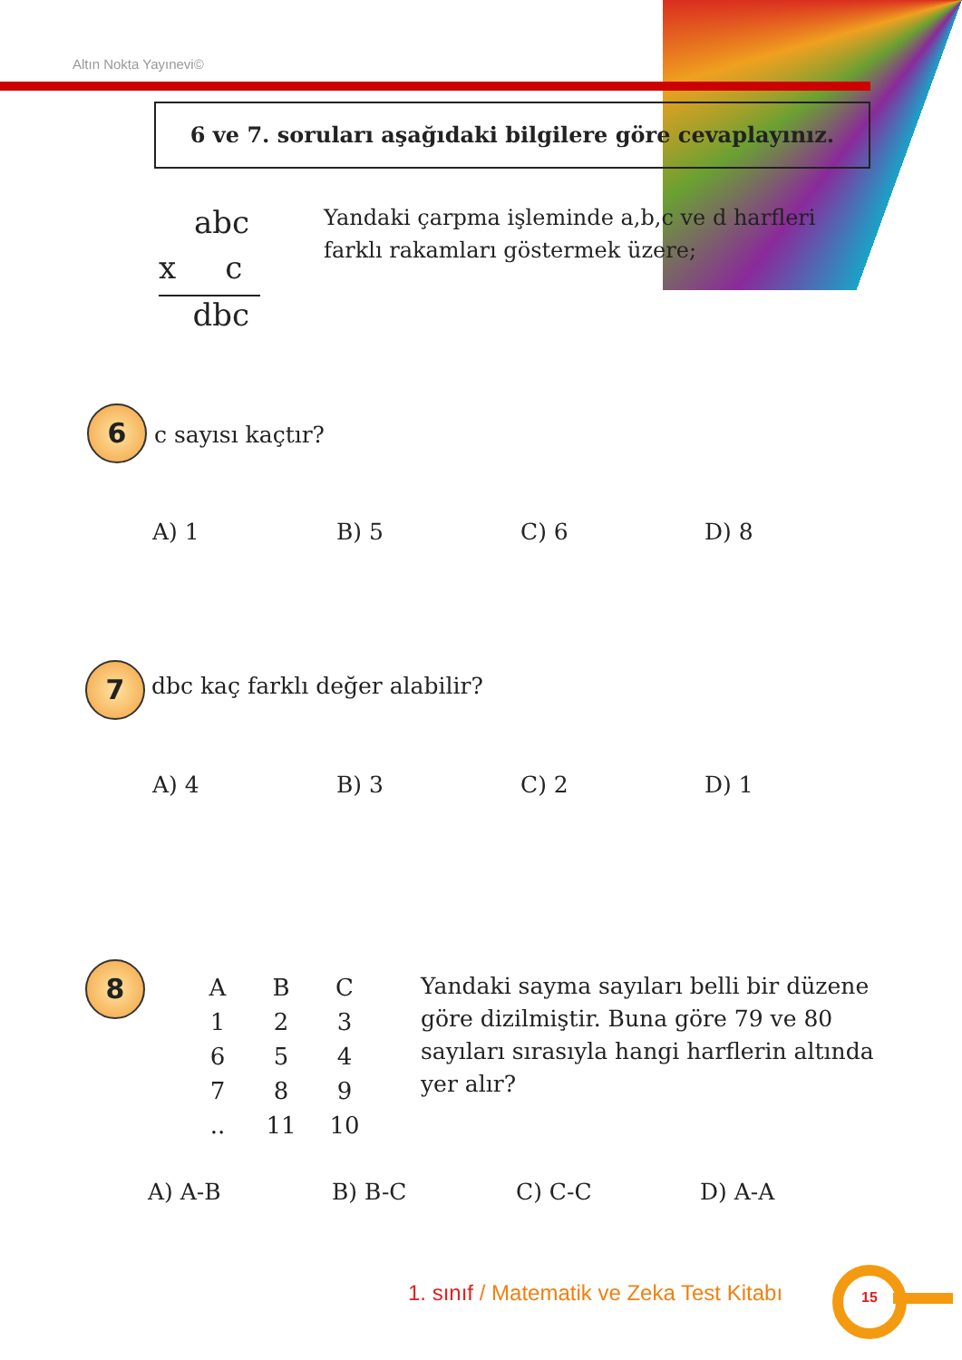Altın Nokta Yayınevi©
6 ve 7. soruları aşağıdaki bilgilere göre cevaplayınız.
abc
x c
dbc
Yandaki çarpma işleminde a,b,c ve d harfleri farklı rakamları göstermek üzere;
6 c sayısı kaçtır?
A) 1 B) 5 C) 6 D) 8
7 dbc kaç farklı değer alabilir?
A) 4 B) 3 C) 2 D) 1
8
| A | B | C |
| 1 | 2 | 3 |
| 6 | 5 | 4 |
| 7 | 8 | 9 |
| .. | 11 | 10 |
Yandaki sayma sayıları belli bir düzene göre dizilmiştir. Buna göre 79 ve 80 sayıları sırasıyla hangi harflerin altında yer alır?
A) A-B B) B-C C) C-C D) A-A
1. sınıf / Matematik ve Zeka Test Kitabı
15